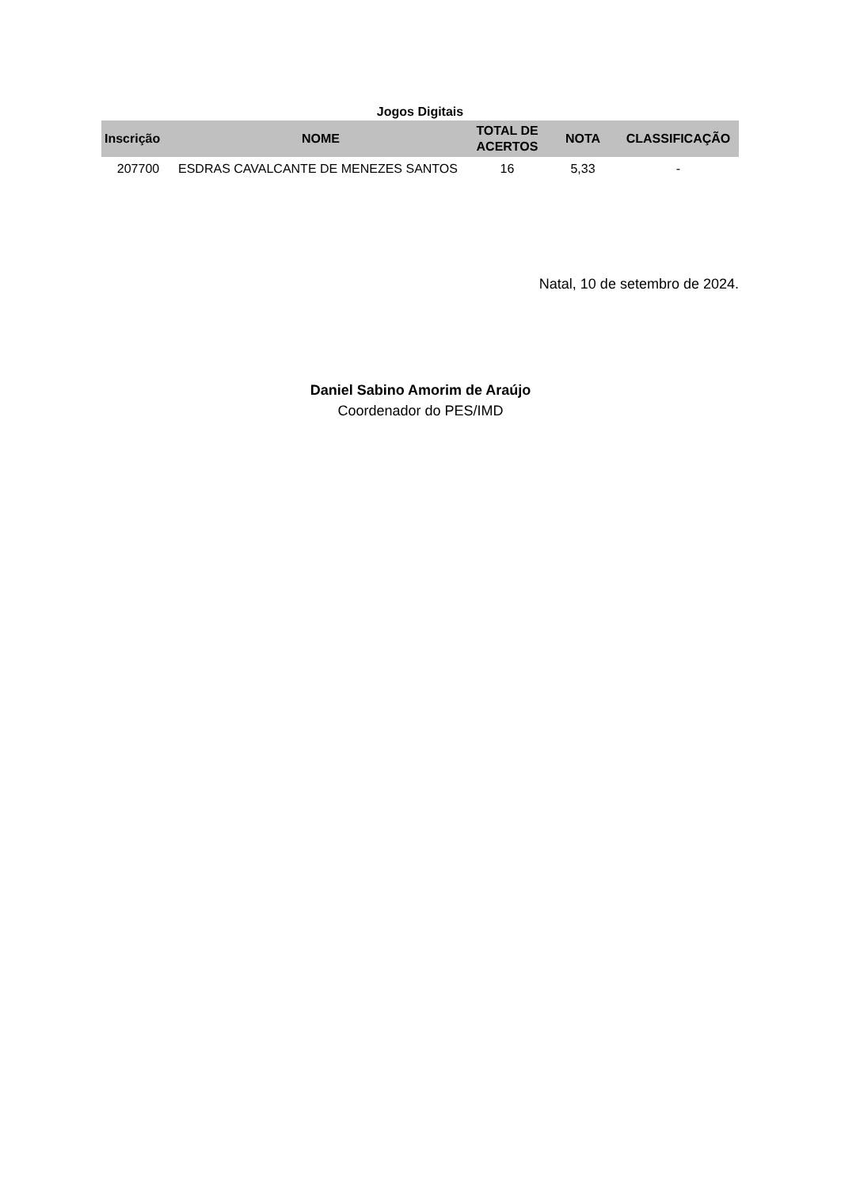Jogos Digitais
| Inscrição | NOME | TOTAL DE ACERTOS | NOTA | CLASSIFICAÇÃO |
| --- | --- | --- | --- | --- |
| 207700 | ESDRAS CAVALCANTE DE MENEZES SANTOS | 16 | 5,33 | - |
Natal, 10 de setembro de 2024.
Daniel Sabino Amorim de Araújo
Coordenador do PES/IMD